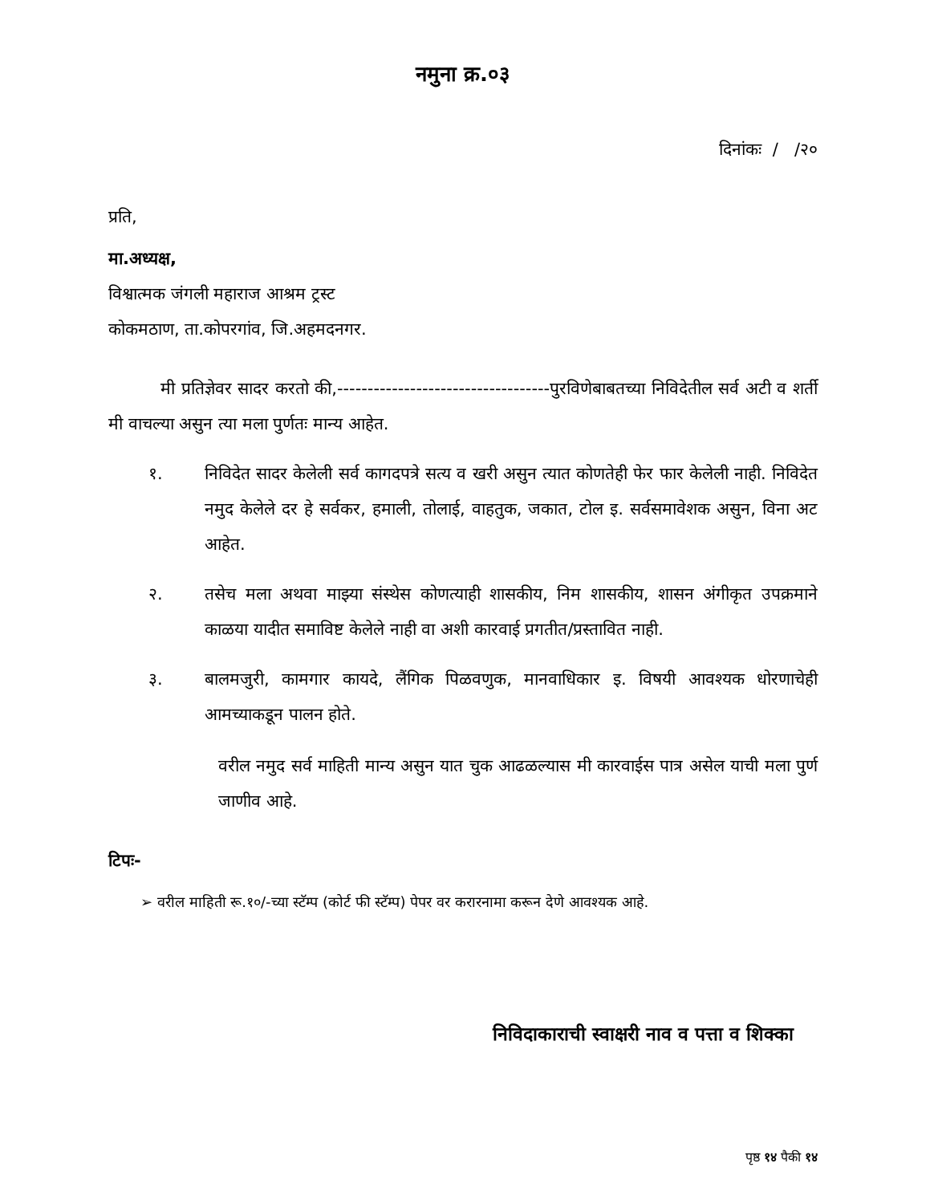नमुना क्र.०३
दिनांकः / /२०
प्रति,
मा.अध्यक्ष,
विश्वात्मक जंगली महाराज आश्रम ट्रस्ट
कोकमठाण, ता.कोपरगांव, जि.अहमदनगर.
मी प्रतिज्ञेवर सादर करतो की,-----------------------------------पुरविणेबाबतच्या निविदेतील सर्व अटी व शर्ती मी वाचल्या असुन त्या मला पुर्णतः मान्य आहेत.
१. निविदेत सादर केलेली सर्व कागदपत्रे सत्य व खरी असुन त्यात कोणतेही फेर फार केलेली नाही. निविदेत नमुद केलेले दर हे सर्वकर, हमाली, तोलाई, वाहतुक, जकात, टोल इ. सर्वसमावेशक असुन, विना अट आहेत.
२. तसेच मला अथवा माझ्या संस्थेस कोणत्याही शासकीय, निम शासकीय, शासन अंगीकृत उपक्रमाने काळया यादीत समाविष्ट केलेले नाही वा अशी कारवाई प्रगतीत/प्रस्तावित नाही.
३. बालमजुरी, कामगार कायदे, लैंगिक पिळवणुक, मानवाधिकार इ. विषयी आवश्यक धोरणाचेही आमच्याकडून पालन होते.
वरील नमुद सर्व माहिती मान्य असुन यात चुक आढळल्यास मी कारवाईस पात्र असेल याची मला पुर्ण जाणीव आहे.
टिपः-
➢ वरील माहिती रू.१०/-च्या स्टॅम्प (कोर्ट फी स्टॅम्प) पेपर वर करारनामा करून देणे आवश्यक आहे.
निविदाकाराची स्वाक्षरी नाव व पत्ता व शिक्का
पृष्ठ १४ पैकी १४